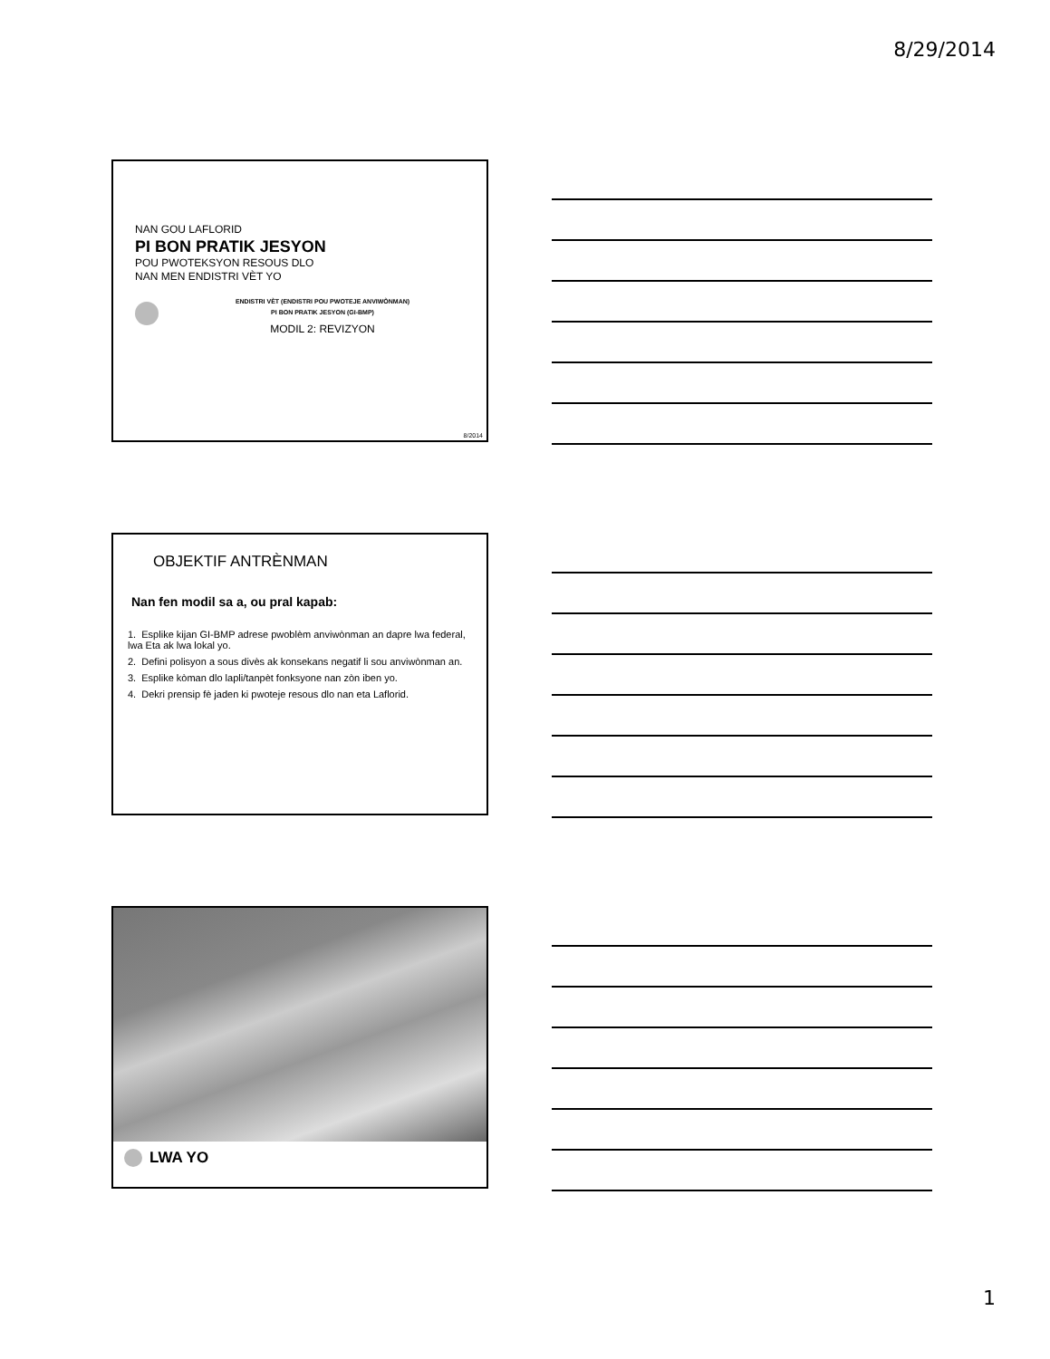8/29/2014
NAN GOU LAFLORID
PI BON PRATIK JESYON
POU PWOTEKSYON RESOUS DLO
NAN MEN ENDISTRI VÈT YO
ENDISTRI VÈT (ENDISTRI POU PWOTEJE ANVIWÒNMAN)
PI BON PRATIK JESYON (GI-BMP)
MODIL 2: REVIZYON
8/2014
OBJEKTIF ANTRÈNMAN
Nan fen modil sa a, ou pral kapab:
1. Esplike kijan GI-BMP adrese pwoblèm anviwònman an dapre lwa federal, lwa Eta ak lwa lokal yo.
2. Defini polisyon a sous divès ak konsekans negatif li sou anviwònman an.
3. Esplike kòman dlo lapli/tanpèt fonksyone nan zòn iben yo.
4. Dekri prensip fè jaden ki pwoteje resous dlo nan eta Laflorid.
LWA YO
1